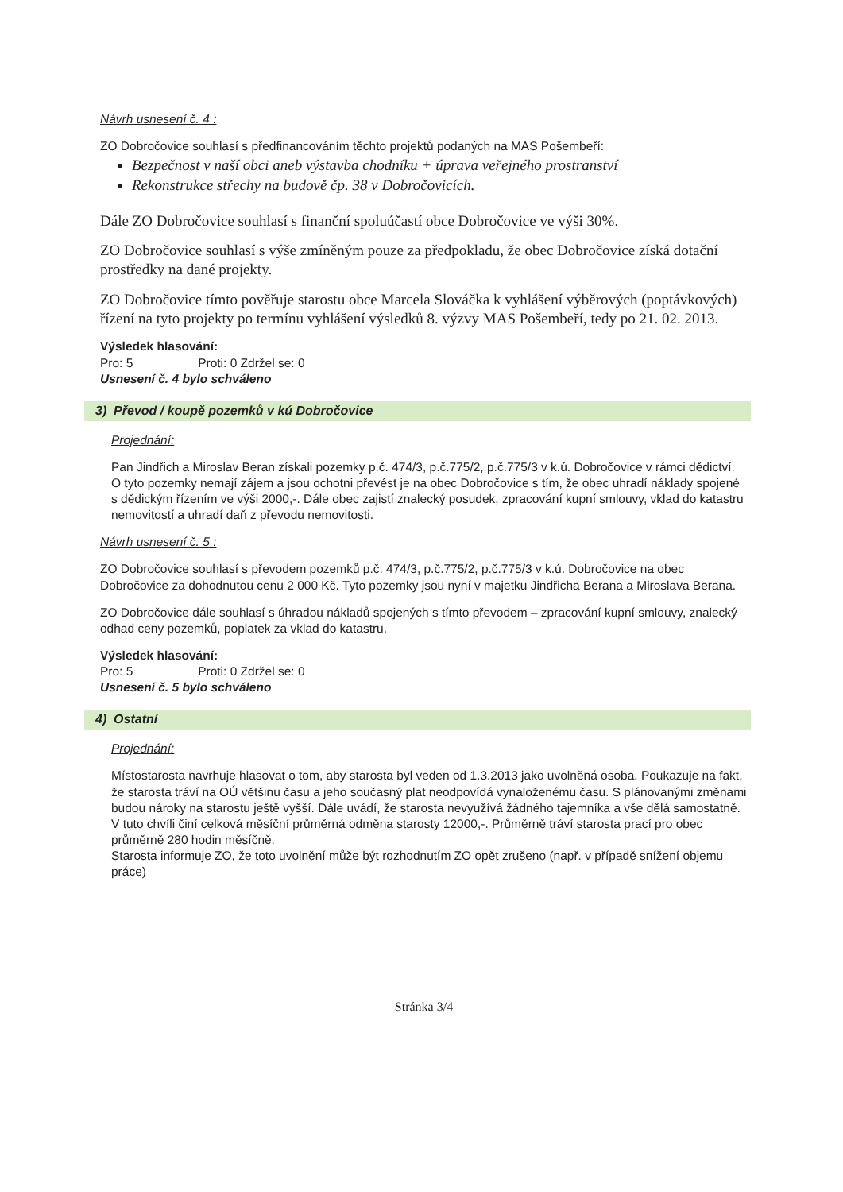Návrh usnesení č. 4 :
ZO Dobročovice souhlasí s předfinancováním těchto projektů podaných na MAS Pošembeří:
Bezpečnost v naší obci aneb výstavba chodníku + úprava veřejného prostranství
Rekonstrukce střechy na budově čp. 38 v Dobročovicích.
Dále ZO Dobročovice souhlasí s finanční spoluúčastí obce Dobročovice ve výši 30%.
ZO Dobročovice souhlasí s výše zmíněným pouze za předpokladu, že obec Dobročovice získá dotační prostředky na dané projekty.
ZO Dobročovice tímto pověřuje starostu obce Marcela Slováčka k vyhlášení výběrových (poptávkových) řízení na tyto projekty po termínu vyhlášení výsledků 8. výzvy MAS Pošembeří, tedy po 21. 02. 2013.
Výsledek hlasování:
Pro: 5 Proti: 0 Zdržel se: 0
Usnesení č. 4 bylo schváleno
3) Převod / koupě pozemků v kú Dobročovice
Projednání:
Pan Jindřich a Miroslav Beran získali pozemky p.č. 474/3, p.č.775/2, p.č.775/3 v k.ú. Dobročovice v rámci dědictví. O tyto pozemky nemají zájem a jsou ochotni převést je na obec Dobročovice s tím, že obec uhradí náklady spojené s dědickým řízením ve výši 2000,-. Dále obec zajistí znalecký posudek, zpracování kupní smlouvy, vklad do katastru nemovitostí a uhradí daň z převodu nemovitosti.
Návrh usnesení č. 5 :
ZO Dobročovice souhlasí s převodem pozemků p.č. 474/3, p.č.775/2, p.č.775/3 v k.ú. Dobročovice na obec Dobročovice za dohodnutou cenu 2 000 Kč. Tyto pozemky jsou nyní v majetku Jindřicha Berana a Miroslava Berana.
ZO Dobročovice dále souhlasí s úhradou nákladů spojených s tímto převodem – zpracování kupní smlouvy, znalecký odhad ceny pozemků, poplatek za vklad do katastru.
Výsledek hlasování:
Pro: 5 Proti: 0 Zdržel se: 0
Usnesení č. 5 bylo schváleno
4) Ostatní
Projednání:
Místostarosta navrhuje hlasovat o tom, aby starosta byl veden od 1.3.2013 jako uvolněná osoba. Poukazuje na fakt, že starosta tráví na OÚ většinu času a jeho současný plat neodpovídá vynaloženému času. S plánovanými změnami budou nároky na starostu ještě vyšší. Dále uvádí, že starosta nevyužívá žádného tajemníka a vše dělá samostatně. V tuto chvíli činí celková měsíční průměrná odměna starosty 12000,-. Průměrně tráví starosta prací pro obec průměrně 280 hodin měsíčně.
Starosta informuje ZO, že toto uvolnění může být rozhodnutím ZO opět zrušeno (např. v případě snížení objemu práce)
Stránka 3/4